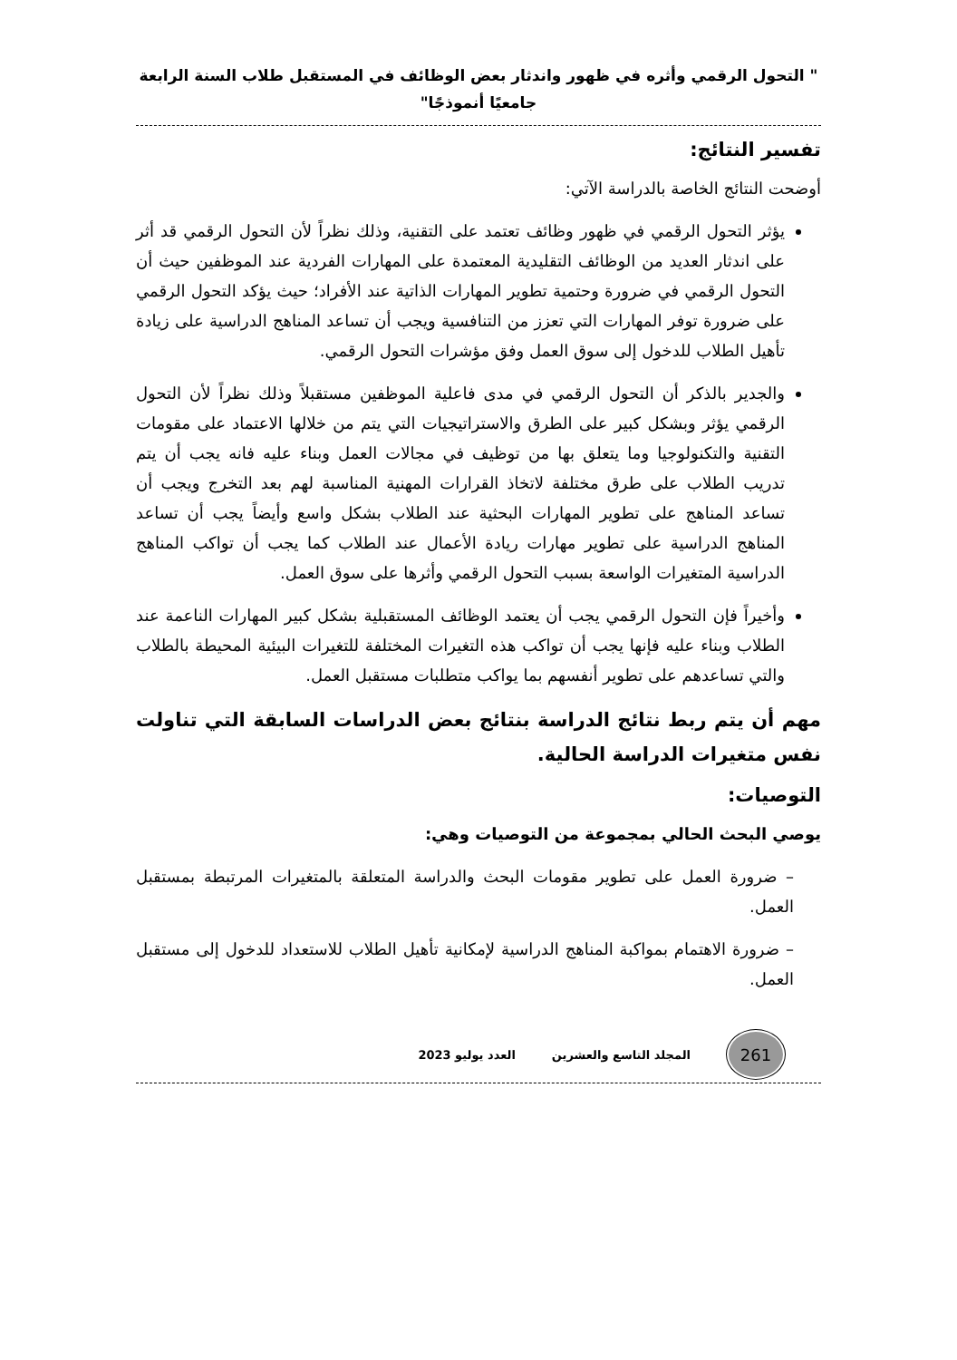" التحول الرقمي وأثره في ظهور واندثار بعض الوظائف في المستقبل طلاب السنة الرابعة
جامعيًا أنموذجًا"
تفسير النتائج:
أوضحت النتائج الخاصة بالدراسة الآتي:
يؤثر التحول الرقمي في ظهور وظائف تعتمد على التقنية، وذلك نظراً لأن التحول الرقمي قد أثر على اندثار العديد من الوظائف التقليدية المعتمدة على المهارات الفردية عند الموظفين حيث أن التحول الرقمي في ضرورة وحتمية تطوير المهارات الذاتية عند الأفراد؛ حيث يؤكد التحول الرقمي على ضرورة توفر المهارات التي تعزز من التنافسية ويجب أن تساعد المناهج الدراسية على زيادة تأهيل الطلاب للدخول إلى سوق العمل وفق مؤشرات التحول الرقمي.
والجدير بالذكر أن التحول الرقمي في مدى فاعلية الموظفين مستقبلاً وذلك نظراً لأن التحول الرقمي يؤثر وبشكل كبير على الطرق والاستراتيجيات التي يتم من خلالها الاعتماد على مقومات التقنية والتكنولوجيا وما يتعلق بها من توظيف في مجالات العمل وبناء عليه فانه يجب أن يتم تدريب الطلاب على طرق مختلفة لاتخاذ القرارات المهنية المناسبة لهم بعد التخرج ويجب أن تساعد المناهج على تطوير المهارات البحثية عند الطلاب بشكل واسع وأيضاً يجب أن تساعد المناهج الدراسية على تطوير مهارات ريادة الأعمال عند الطلاب كما يجب أن تواكب المناهج الدراسية المتغيرات الواسعة بسبب التحول الرقمي وأثرها على سوق العمل.
وأخيراً فإن التحول الرقمي يجب أن يعتمد الوظائف المستقبلية بشكل كبير المهارات الناعمة عند الطلاب وبناء عليه فإنها يجب أن تواكب هذه التغيرات المختلفة للتغيرات البيئية المحيطة بالطلاب والتي تساعدهم على تطوير أنفسهم بما يواكب متطلبات مستقبل العمل.
مهم أن يتم ربط نتائج الدراسة بنتائج بعض الدراسات السابقة التي تناولت نفس متغيرات الدراسة الحالية.
التوصيات:
يوصي البحث الحالي بمجموعة من التوصيات وهي:
– ضرورة العمل على تطوير مقومات البحث والدراسة المتعلقة بالمتغيرات المرتبطة بمستقبل العمل.
– ضرورة الاهتمام بمواكبة المناهج الدراسية لإمكانية تأهيل الطلاب للاستعداد للدخول إلى مستقبل العمل.
261
المجلد التاسع والعشرين العدد يوليو 2023